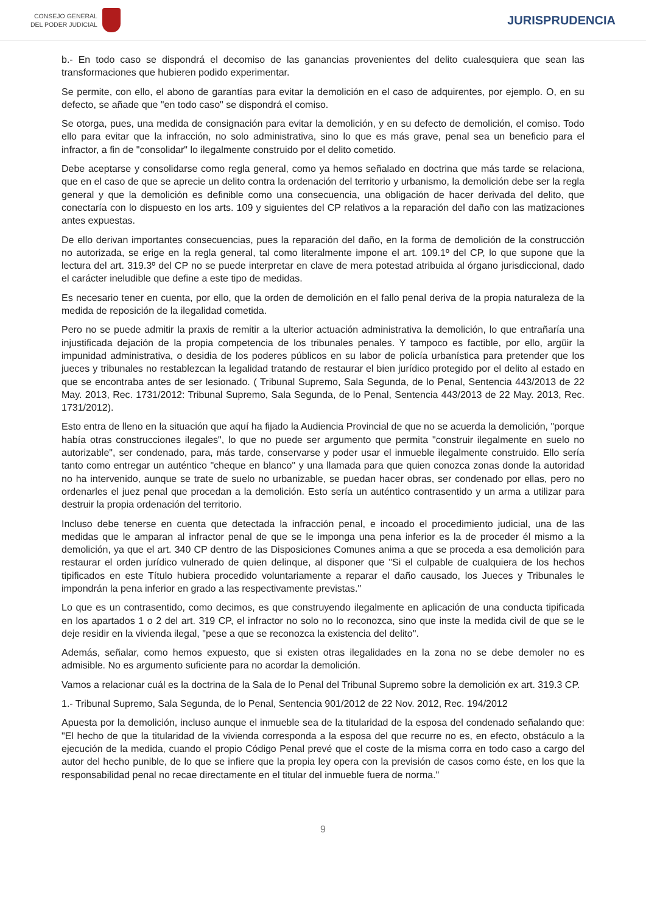CONSEJO GENERAL
DEL PODER JUDICIAL
JURISPRUDENCIA
b.- En todo caso se dispondrá el decomiso de las ganancias provenientes del delito cualesquiera que sean las transformaciones que hubieren podido experimentar.
Se permite, con ello, el abono de garantías para evitar la demolición en el caso de adquirentes, por ejemplo. O, en su defecto, se añade que "en todo caso" se dispondrá el comiso.
Se otorga, pues, una medida de consignación para evitar la demolición, y en su defecto de demolición, el comiso. Todo ello para evitar que la infracción, no solo administrativa, sino lo que es más grave, penal sea un beneficio para el infractor, a fin de "consolidar" lo ilegalmente construido por el delito cometido.
Debe aceptarse y consolidarse como regla general, como ya hemos señalado en doctrina que más tarde se relaciona, que en el caso de que se aprecie un delito contra la ordenación del territorio y urbanismo, la demolición debe ser la regla general y que la demolición es definible como una consecuencia, una obligación de hacer derivada del delito, que conectaría con lo dispuesto en los arts. 109 y siguientes del CP relativos a la reparación del daño con las matizaciones antes expuestas.
De ello derivan importantes consecuencias, pues la reparación del daño, en la forma de demolición de la construcción no autorizada, se erige en la regla general, tal como literalmente impone el art. 109.1º del CP, lo que supone que la lectura del art. 319.3º del CP no se puede interpretar en clave de mera potestad atribuida al órgano jurisdiccional, dado el carácter ineludible que define a este tipo de medidas.
Es necesario tener en cuenta, por ello, que la orden de demolición en el fallo penal deriva de la propia naturaleza de la medida de reposición de la ilegalidad cometida.
Pero no se puede admitir la praxis de remitir a la ulterior actuación administrativa la demolición, lo que entrañaría una injustificada dejación de la propia competencia de los tribunales penales. Y tampoco es factible, por ello, argüir la impunidad administrativa, o desidia de los poderes públicos en su labor de policía urbanística para pretender que los jueces y tribunales no restablezcan la legalidad tratando de restaurar el bien jurídico protegido por el delito al estado en que se encontraba antes de ser lesionado. ( Tribunal Supremo, Sala Segunda, de lo Penal, Sentencia 443/2013 de 22 May. 2013, Rec. 1731/2012: Tribunal Supremo, Sala Segunda, de lo Penal, Sentencia 443/2013 de 22 May. 2013, Rec. 1731/2012).
Esto entra de lleno en la situación que aquí ha fijado la Audiencia Provincial de que no se acuerda la demolición, "porque había otras construcciones ilegales", lo que no puede ser argumento que permita "construir ilegalmente en suelo no autorizable", ser condenado, para, más tarde, conservarse y poder usar el inmueble ilegalmente construido. Ello sería tanto como entregar un auténtico "cheque en blanco" y una llamada para que quien conozca zonas donde la autoridad no ha intervenido, aunque se trate de suelo no urbanizable, se puedan hacer obras, ser condenado por ellas, pero no ordenarles el juez penal que procedan a la demolición. Esto sería un auténtico contrasentido y un arma a utilizar para destruir la propia ordenación del territorio.
Incluso debe tenerse en cuenta que detectada la infracción penal, e incoado el procedimiento judicial, una de las medidas que le amparan al infractor penal de que se le imponga una pena inferior es la de proceder él mismo a la demolición, ya que el art. 340 CP dentro de las Disposiciones Comunes anima a que se proceda a esa demolición para restaurar el orden jurídico vulnerado de quien delinque, al disponer que "Si el culpable de cualquiera de los hechos tipificados en este Título hubiera procedido voluntariamente a reparar el daño causado, los Jueces y Tribunales le impondrán la pena inferior en grado a las respectivamente previstas."
Lo que es un contrasentido, como decimos, es que construyendo ilegalmente en aplicación de una conducta tipificada en los apartados 1 o 2 del art. 319 CP, el infractor no solo no lo reconozca, sino que inste la medida civil de que se le deje residir en la vivienda ilegal, "pese a que se reconozca la existencia del delito".
Además, señalar, como hemos expuesto, que si existen otras ilegalidades en la zona no se debe demoler no es admisible. No es argumento suficiente para no acordar la demolición.
Vamos a relacionar cuál es la doctrina de la Sala de lo Penal del Tribunal Supremo sobre la demolición ex art. 319.3 CP.
1.- Tribunal Supremo, Sala Segunda, de lo Penal, Sentencia 901/2012 de 22 Nov. 2012, Rec. 194/2012
Apuesta por la demolición, incluso aunque el inmueble sea de la titularidad de la esposa del condenado señalando que: "El hecho de que la titularidad de la vivienda corresponda a la esposa del que recurre no es, en efecto, obstáculo a la ejecución de la medida, cuando el propio Código Penal prevé que el coste de la misma corra en todo caso a cargo del autor del hecho punible, de lo que se infiere que la propia ley opera con la previsión de casos como éste, en los que la responsabilidad penal no recae directamente en el titular del inmueble fuera de norma."
9